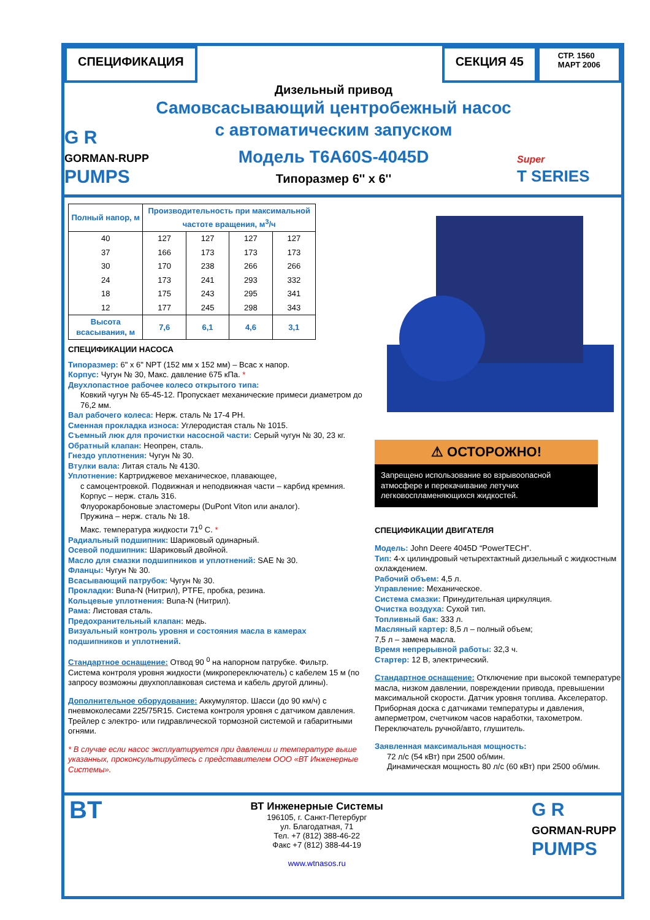СПЕЦИФИКАЦИЯ СЕКЦИЯ 45
СТР. 1560
МАРТ 2006
G R
GORMAN-RUPP
PUMPS
Дизельный привод
Самовсасывающий центробежный насос
с автоматическим запуском
Модель T6A60S-4045D
Типоразмер 6'' x 6''
Super
T SERIES
| Полный напор, м | Производительность при максимальной частоте вращения, м<sup>3</sup>/ч | | | |
| --- | --- | --- | --- | --- |
| 40 | 127 | 127 | 127 | 127 |
| 37 | 166 | 173 | 173 | 173 |
| 30 | 170 | 238 | 266 | 266 |
| 24 | 173 | 241 | 293 | 332 |
| 18 | 175 | 243 | 295 | 341 |
| 12 | 177 | 245 | 298 | 343 |
| Высота всасывания, м | 7,6 | 6,1 | 4,6 | 3,1 |
СПЕЦИФИКАЦИИ НАСОСА
Типоразмер: 6" x 6" NPT (152 мм x 152 мм) – Всас x напор.
Корпус: Чугун № 30, Макс. давление 675 кПа. *
Двухлопастное рабочее колесо открытого типа:
Ковкий чугун № 65-45-12. Пропускает механические примеси диаметром до 76,2 мм.
Вал рабочего колеса: Нерж. сталь № 17-4 PH.
Сменная прокладка износа: Углеродистая сталь № 1015.
Съемный люк для прочистки насосной части: Серый чугун № 30, 23 кг.
Обратный клапан: Неопрен, сталь.
Гнездо уплотнения: Чугун № 30.
Втулки вала: Литая сталь № 4130.
Уплотнение: Картриджевое механическое, плавающее,
с самоцентровкой. Подвижная и неподвижная части – карбид кремния. Корпус – нерж. сталь 316.
Флуорокарбоновые эластомеры (DuPont Viton или аналог).
Пружина – нерж. сталь № 18.
Макс. температура жидкости 71<sup>0</sup> С. *
Радиальный подшипник: Шариковый одинарный.
Осевой подшипник: Шариковый двойной.
Масло для смазки подшипников и уплотнений: SAE № 30.
Фланцы: Чугун № 30.
Всасывающий патрубок: Чугун № 30.
Прокладки: Buna-N (Нитрил), PTFE, пробка, резина.
Кольцевые уплотнения: Buna-N (Нитрил).
Рама: Листовая сталь.
Предохранительный клапан: медь.
Визуальный контроль уровня и состояния масла в камерах подшипников и уплотнений.
Стандартное оснащение: Отвод 90 <sup>0</sup> на напорном патрубке. Фильтр. Система контроля уровня жидкости (микропереключатель) с кабелем 15 м (по запросу возможны двухпоплавковая система и кабель другой длины).
Дополнительное оборудование: Аккумулятор. Шасси (до 90 км/ч) с пневмоколесами 225/75R15. Система контроля уровня с датчиком давления. Трейлер с электро- или гидравлической тормозной системой и габаритными огнями.
* В случае если насос эксплуатируется при давлении и температуре выше указанных, проконсультируйтесь с представителем ООО «ВТ Инженерные Системы».
⚠ ОСТОРОЖНО!
Запрещено использование во взрывоопасной атмосфере и перекачивание летучих легковоспламеняющихся жидкостей.
СПЕЦИФИКАЦИИ ДВИГАТЕЛЯ
Модель: John Deere 4045D “PowerTECH”.
Тип: 4-х цилиндровый четырехтактный дизельный с жидкостным охлаждением.
Рабочий объем: 4,5 л.
Управление: Механическое.
Система смазки: Принудительная циркуляция.
Очистка воздуха: Сухой тип.
Топливный бак: 333 л.
Масляный картер: 8,5 л – полный объем;
7,5 л – замена масла.
Время непрерывной работы: 32,3 ч.
Стартер: 12 В, электрический.
Стандартное оснащение: Отключение при высокой температуре масла, низком давлении, повреждении привода, превышении максимальной скорости. Датчик уровня топлива. Акселератор. Приборная доска с датчиками температуры и давления, амперметром, счетчиком часов наработки, тахометром. Переключатель ручной/авто, глушитель.
Заявленная максимальная мощность:
72 л/с (54 кВт) при 2500 об/мин.
Динамическая мощность 80 л/с (60 кВт) при 2500 об/мин.
BT
ВТ Инженерные Системы
196105, г. Санкт-Петербург
ул. Благодатная, 71
Тел. +7 (812) 388-46-22
Факс +7 (812) 388-44-19
www.wtnasos.ru
G R
GORMAN-RUPP
PUMPS